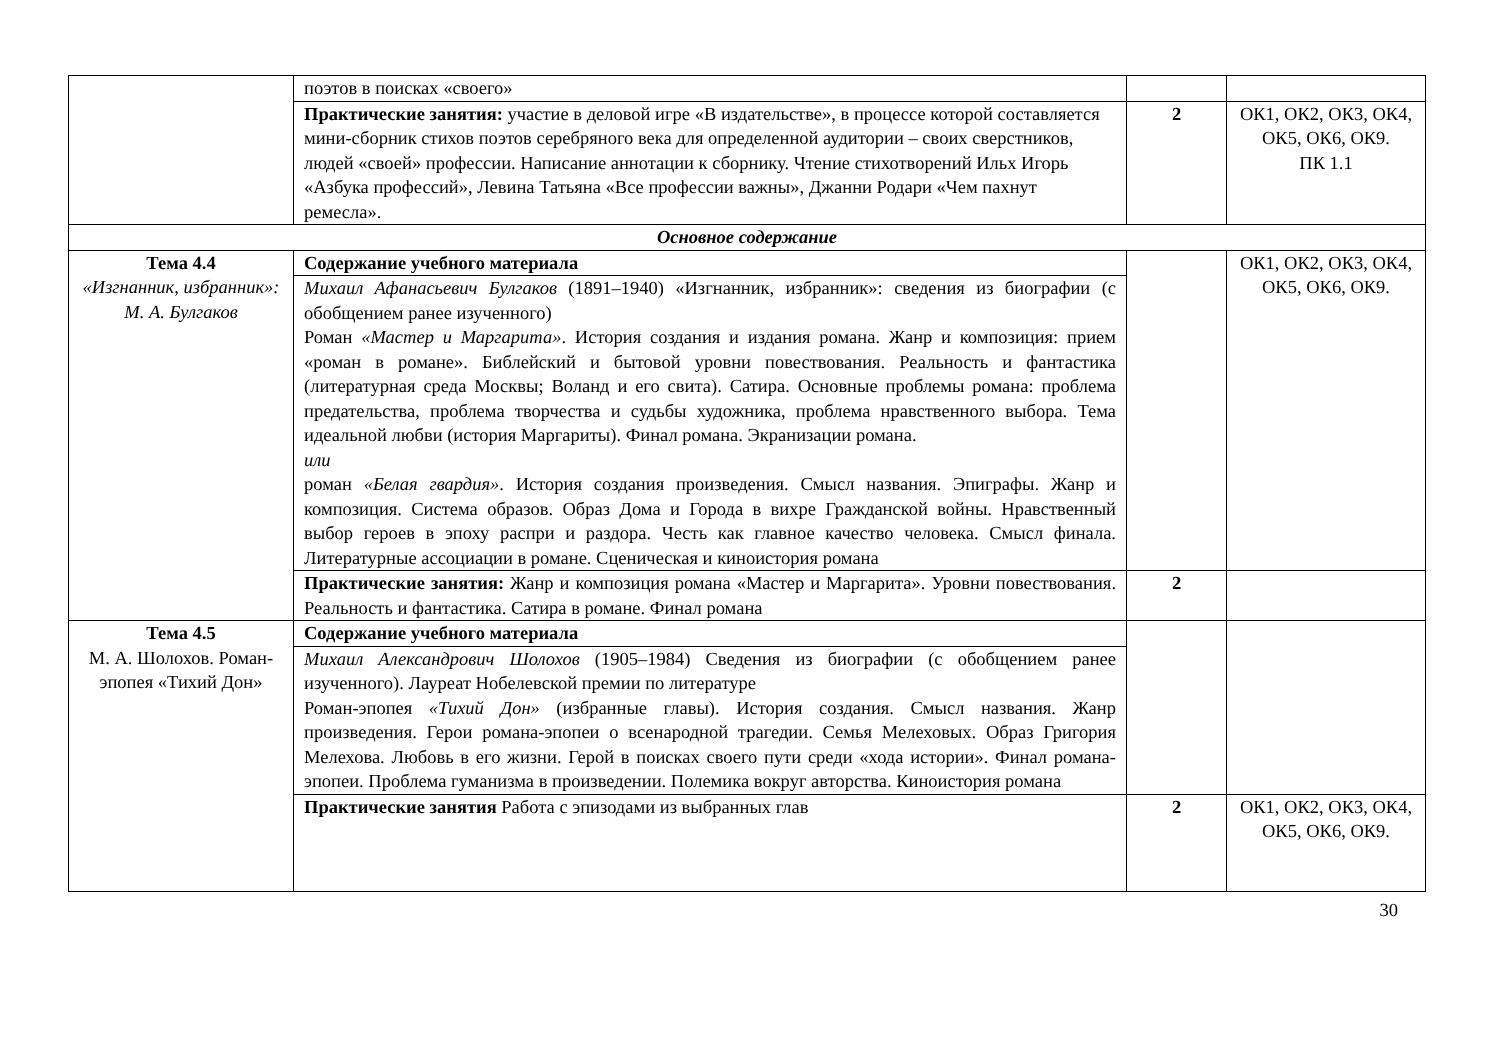| | поэтов в поисках «своего» | | |
| | Практические занятия: участие в деловой игре «В издательстве», в процессе которой составляется мини-сборник стихов поэтов серебряного века для определенной аудитории – своих сверстников, людей «своей» профессии. Написание аннотации к сборнику. Чтение стихотворений Ильх Игорь «Азбука профессий», Левина Татьяна «Все профессии важны», Джанни Родари «Чем пахнут ремесла». | 2 | ОК1, ОК2, ОК3, ОК4, ОК5, ОК6, ОК9. ПК 1.1 |
| Основное содержание | | | |
| Тема 4.4 «Изгнанник, избранник»: М. А. Булгаков | Содержание учебного материала | | ОК1, ОК2, ОК3, ОК4, ОК5, ОК6, ОК9. |
| | Михаил Афанасьевич Булгаков (1891–1940) «Изгнанник, избранник»: сведения из биографии (с обобщением ранее изученного) Роман «Мастер и Маргарита» . История создания и издания романа. Жанр и композиция: прием «роман в романе». Библейский и бытовой уровни повествования. Реальность и фантастика (литературная среда Москвы; Воланд и его свита). Сатира. Основные проблемы романа: проблема предательства, проблема творчества и судьбы художника, проблема нравственного выбора. Тема идеальной любви (история Маргариты). Финал романа. Экранизации романа. или роман «Белая гвардия» . История создания произведения. Смысл названия. Эпиграфы. Жанр и композиция. Система образов. Образ Дома и Города в вихре Гражданской войны. Нравственный выбор героев в эпоху распри и раздора. Честь как главное качество человека. Смысл финала. Литературные ассоциации в романе. Сценическая и киноистория романа | | |
| | Практические занятия: Жанр и композиция романа «Мастер и Маргарита». Уровни повествования. Реальность и фантастика. Сатира в романе. Финал романа | 2 | |
| Тема 4.5 М. А. Шолохов. Роман-эпопея «Тихий Дон» | Содержание учебного материала | | |
| | Михаил Александрович Шолохов (1905–1984) Сведения из биографии (с обобщением ранее изученного). Лауреат Нобелевской премии по литературе Роман-эпопея «Тихий Дон» (избранные главы). История создания. Смысл названия. Жанр произведения. Герои романа-эпопеи о всенародной трагедии. Семья Мелеховых. Образ Григория Мелехова. Любовь в его жизни. Герой в поисках своего пути среди «хода истории». Финал романа-эпопеи. Проблема гуманизма в произведении. Полемика вокруг авторства. Киноистория романа | | |
| | Практические занятия Работа с эпизодами из выбранных глав | 2 | ОК1, ОК2, ОК3, ОК4, ОК5, ОК6, ОК9. |
30